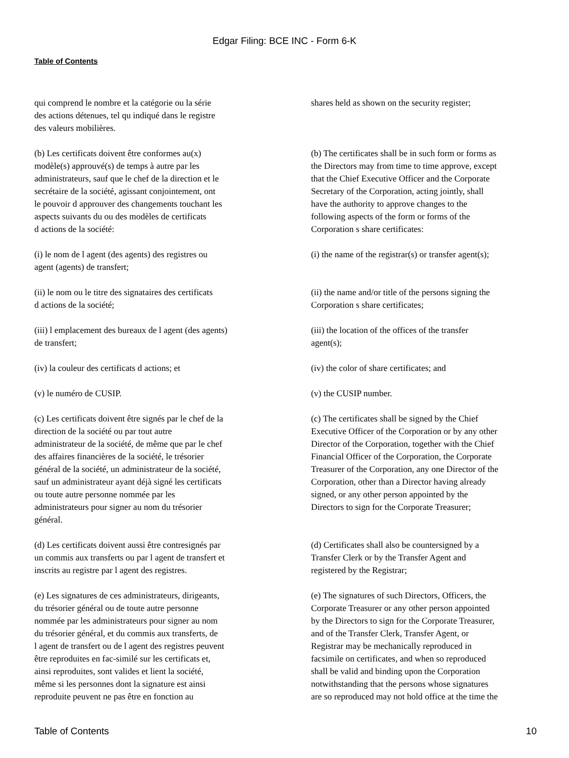Edgar Filing: BCE INC - Form 6-K
Table of Contents
| qui comprend le nombre et la catégorie ou la série des actions détenues, tel qu indiqué dans le registre des valeurs mobilières. | shares held as shown on the security register; |
| (b) Les certificats doivent être conformes au(x) modèle(s) approuvé(s) de temps à autre par les administrateurs, sauf que le chef de la direction et le secrétaire de la société, agissant conjointement, ont le pouvoir d approuver des changements touchant les aspects suivants du ou des modèles de certificats d actions de la société: | (b) The certificates shall be in such form or forms as the Directors may from time to time approve, except that the Chief Executive Officer and the Corporate Secretary of the Corporation, acting jointly, shall have the authority to approve changes to the following aspects of the form or forms of the Corporation s share certificates: |
| (i) le nom de l agent (des agents) des registres ou agent (agents) de transfert; | (i) the name of the registrar(s) or transfer agent(s); |
| (ii) le nom ou le titre des signataires des certificats d actions de la société; | (ii) the name and/or title of the persons signing the Corporation s share certificates; |
| (iii) l emplacement des bureaux de l agent (des agents) de transfert; | (iii) the location of the offices of the transfer agent(s); |
| (iv) la couleur des certificats d actions; et | (iv) the color of share certificates; and |
| (v) le numéro de CUSIP. | (v) the CUSIP number. |
| (c) Les certificats doivent être signés par le chef de la direction de la société ou par tout autre administrateur de la société, de même que par le chef des affaires financières de la société, le trésorier général de la société, un administrateur de la société, sauf un administrateur ayant déjà signé les certificats ou toute autre personne nommée par les administrateurs pour signer au nom du trésorier général. | (c) The certificates shall be signed by the Chief Executive Officer of the Corporation or by any other Director of the Corporation, together with the Chief Financial Officer of the Corporation, the Corporate Treasurer of the Corporation, any one Director of the Corporation, other than a Director having already signed, or any other person appointed by the Directors to sign for the Corporate Treasurer; |
| (d) Les certificats doivent aussi être contresignés par un commis aux transferts ou par l agent de transfert et inscrits au registre par l agent des registres. | (d) Certificates shall also be countersigned by a Transfer Clerk or by the Transfer Agent and registered by the Registrar; |
| (e) Les signatures de ces administrateurs, dirigeants, du trésorier général ou de toute autre personne nommée par les administrateurs pour signer au nom du trésorier général, et du commis aux transferts, de l agent de transfert ou de l agent des registres peuvent être reproduites en fac-similé sur les certificats et, ainsi reproduites, sont valides et lient la société, même si les personnes dont la signature est ainsi reproduite peuvent ne pas être en fonction au | (e) The signatures of such Directors, Officers, the Corporate Treasurer or any other person appointed by the Directors to sign for the Corporate Treasurer, and of the Transfer Clerk, Transfer Agent, or Registrar may be mechanically reproduced in facsimile on certificates, and when so reproduced shall be valid and binding upon the Corporation notwithstanding that the persons whose signatures are so reproduced may not hold office at the time the |
Table of Contents 10